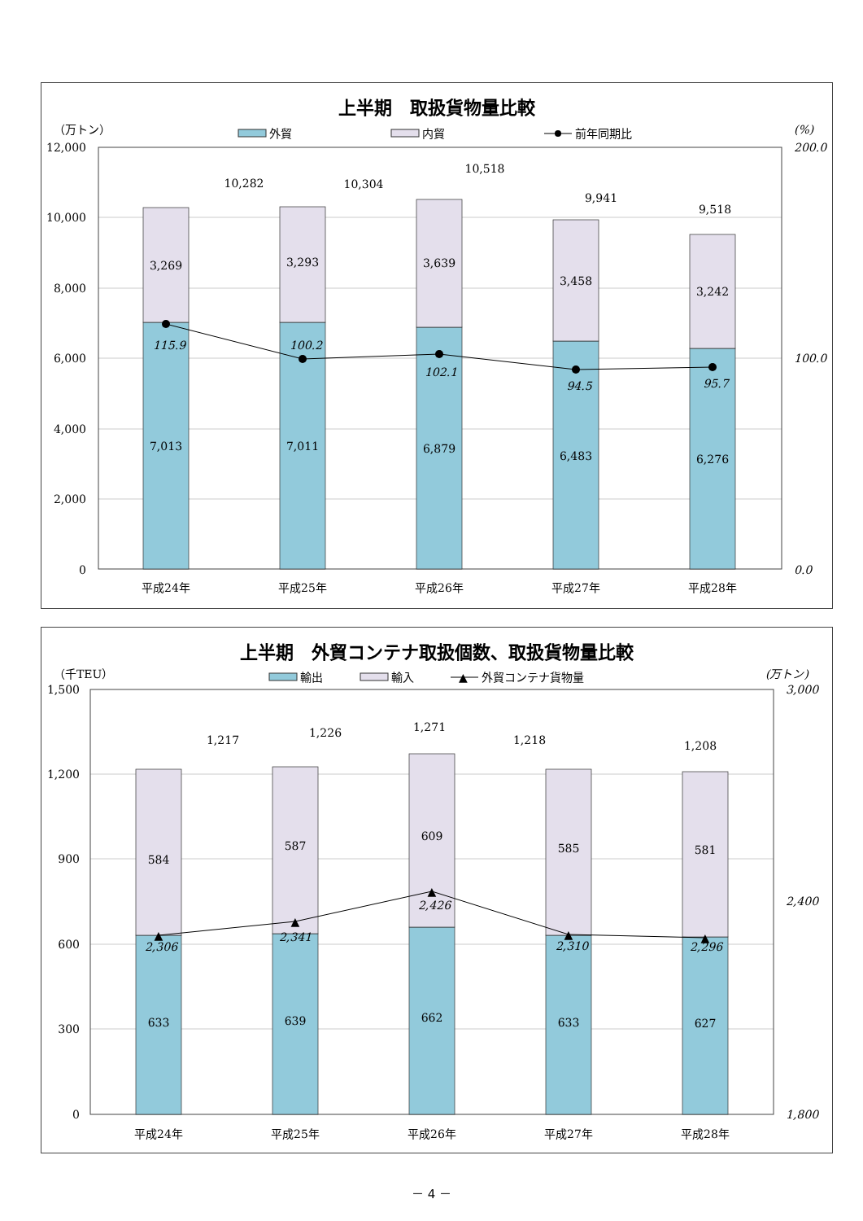上半期　取扱貨物量比較
（万トン）
(%)
外貿
内貿
前年同期比
12,000
10,000
8,000
6,000
4,000
2,000
0
200.0
100.0
0.0
3,269
7,013
3,293
7,011
3,639
6,879
3,458
6,483
3,242
6,276
10,282
10,304
10,518
9,941
9,518
115.9
100.2
102.1
94.5
95.7
平成24年
平成25年
平成26年
平成27年
平成28年
上半期　外貿コンテナ取扱個数、取扱貨物量比較
（千TEU）
(万トン)
輸出
輸入
▲
外貿コンテナ貨物量
1,500
1,200
900
600
300
0
3,000
2,400
1,800
▲
▲
▲
▲
▲
584
633
587
639
609
662
585
633
581
627
1,217
1,226
1,271
1,218
1,208
2,306
2,341
2,426
2,310
2,296
平成24年
平成25年
平成26年
平成27年
平成28年
－ 4 －